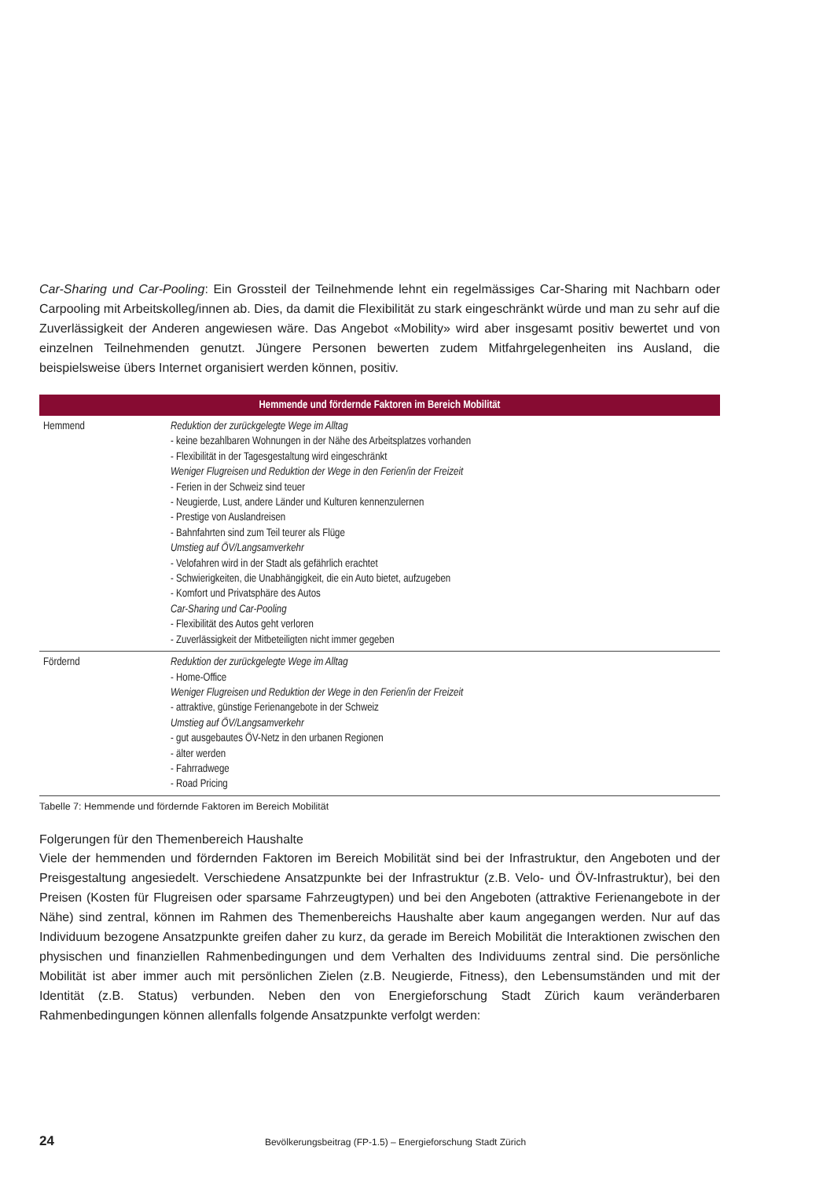Car-Sharing und Car-Pooling: Ein Grossteil der Teilnehmende lehnt ein regelmässiges Car-Sharing mit Nachbarn oder Carpooling mit Arbeitskolleg/innen ab. Dies, da damit die Flexibilität zu stark eingeschränkt würde und man zu sehr auf die Zuverlässigkeit der Anderen angewiesen wäre. Das Angebot «Mobility» wird aber insgesamt positiv bewertet und von einzelnen Teilnehmenden genutzt. Jüngere Personen bewerten zudem Mitfahrgelegenheiten ins Ausland, die beispielsweise übers Internet organisiert werden können, positiv.
| Hemmende und fördernde Faktoren im Bereich Mobilität | |
| --- | --- |
| Hemmend | Reduktion der zurückgelegte Wege im Alltag - keine bezahlbaren Wohnungen in der Nähe des Arbeitsplatzes vorhanden - Flexibilität in der Tagesgestaltung wird eingeschränkt Weniger Flugreisen und Reduktion der Wege in den Ferien/in der Freizeit - Ferien in der Schweiz sind teuer - Neugierde, Lust, andere Länder und Kulturen kennenzulernen - Prestige von Auslandreisen - Bahnfahrten sind zum Teil teurer als Flüge Umstieg auf ÖV/Langsamverkehr - Velofahren wird in der Stadt als gefährlich erachtet - Schwierigkeiten, die Unabhängigkeit, die ein Auto bietet, aufzugeben - Komfort und Privatsphäre des Autos Car-Sharing und Car-Pooling - Flexibilität des Autos geht verloren - Zuverlässigkeit der Mitbeteiligten nicht immer gegeben |
| Fördernd | Reduktion der zurückgelegte Wege im Alltag - Home-Office Weniger Flugreisen und Reduktion der Wege in den Ferien/in der Freizeit - attraktive, günstige Ferienangebote in der Schweiz Umstieg auf ÖV/Langsamverkehr - gut ausgebautes ÖV-Netz in den urbanen Regionen - älter werden - Fahrradwege - Road Pricing |
Tabelle 7: Hemmende und fördernde Faktoren im Bereich Mobilität
Folgerungen für den Themenbereich Haushalte
Viele der hemmenden und fördernden Faktoren im Bereich Mobilität sind bei der Infrastruktur, den Angeboten und der Preisgestaltung angesiedelt. Verschiedene Ansatzpunkte bei der Infrastruktur (z.B. Velo- und ÖV-Infrastruktur), bei den Preisen (Kosten für Flugreisen oder sparsame Fahrzeugtypen) und bei den Angeboten (attraktive Ferienangebote in der Nähe) sind zentral, können im Rahmen des Themenbereichs Haushalte aber kaum angegangen werden. Nur auf das Individuum bezogene Ansatzpunkte greifen daher zu kurz, da gerade im Bereich Mobilität die Interaktionen zwischen den physischen und finanziellen Rahmenbedingungen und dem Verhalten des Individuums zentral sind. Die persönliche Mobilität ist aber immer auch mit persönlichen Zielen (z.B. Neugierde, Fitness), den Lebensumständen und mit der Identität (z.B. Status) verbunden. Neben den von Energieforschung Stadt Zürich kaum veränderbaren Rahmenbedingungen können allenfalls folgende Ansatzpunkte verfolgt werden:
24 Bevölkerungsbeitrag (FP-1.5) – Energieforschung Stadt Zürich